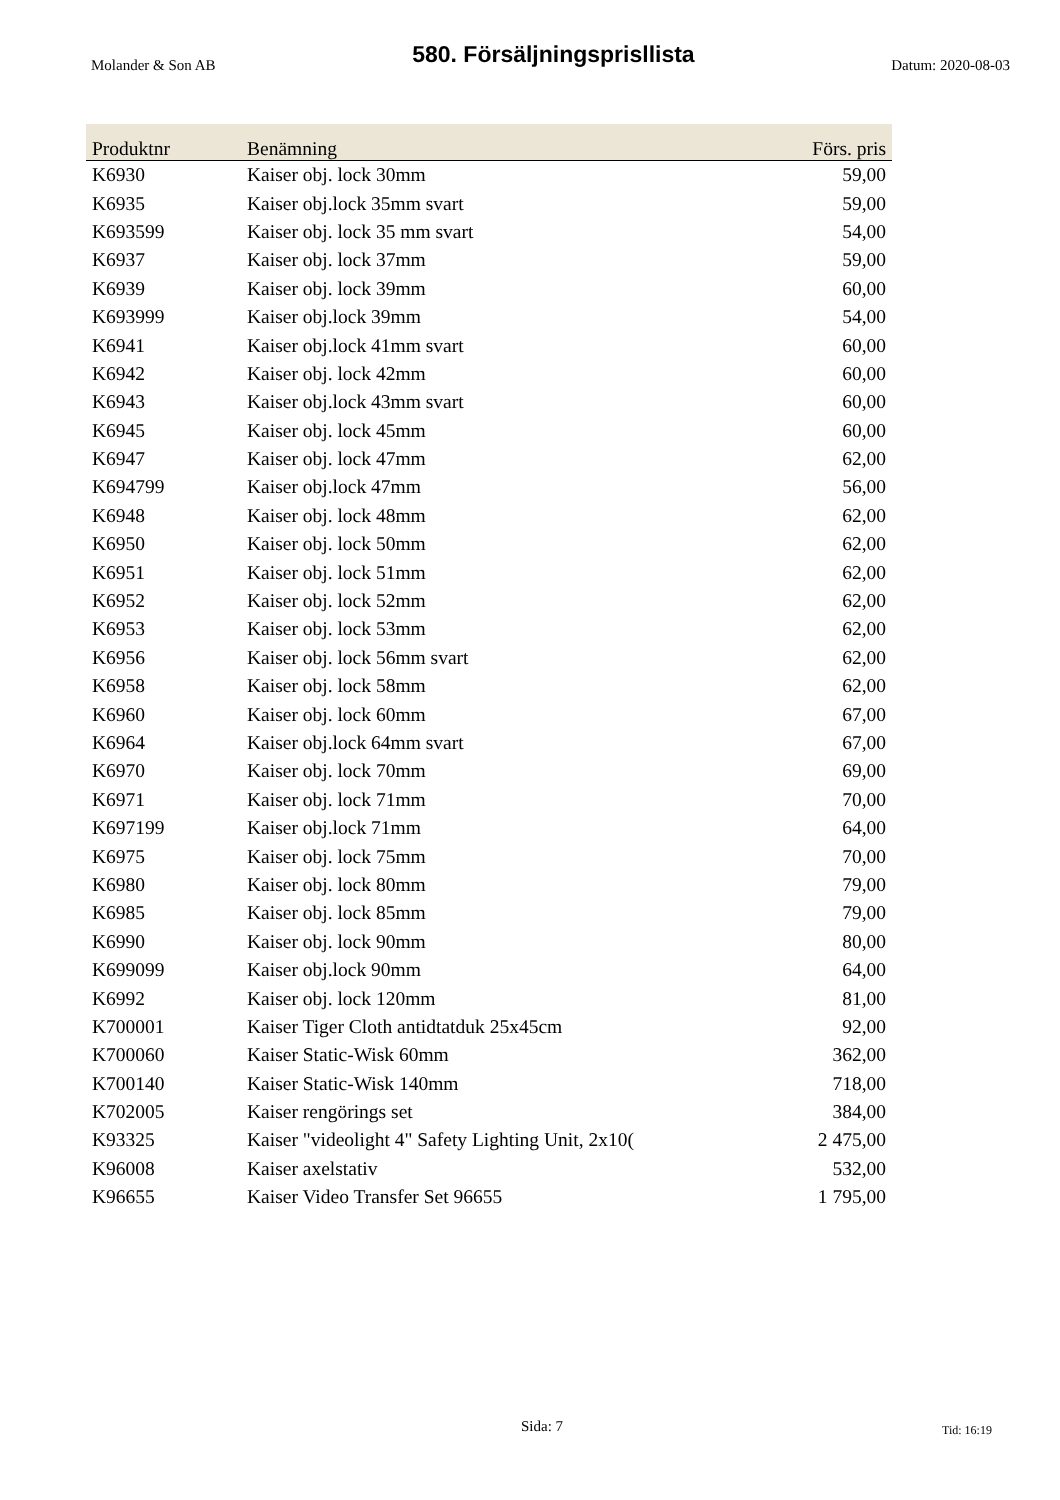Molander & Son AB 580. Försäljningsprisllista Datum: 2020-08-03
| Produktnr | Benämning | Förs. pris |
| --- | --- | --- |
| K6930 | Kaiser obj. lock 30mm | 59,00 |
| K6935 | Kaiser obj.lock 35mm svart | 59,00 |
| K693599 | Kaiser obj. lock 35 mm svart | 54,00 |
| K6937 | Kaiser obj. lock 37mm | 59,00 |
| K6939 | Kaiser obj. lock 39mm | 60,00 |
| K693999 | Kaiser obj.lock 39mm | 54,00 |
| K6941 | Kaiser obj.lock 41mm svart | 60,00 |
| K6942 | Kaiser obj. lock 42mm | 60,00 |
| K6943 | Kaiser obj.lock 43mm svart | 60,00 |
| K6945 | Kaiser obj. lock 45mm | 60,00 |
| K6947 | Kaiser obj. lock 47mm | 62,00 |
| K694799 | Kaiser obj.lock 47mm | 56,00 |
| K6948 | Kaiser obj. lock 48mm | 62,00 |
| K6950 | Kaiser obj. lock 50mm | 62,00 |
| K6951 | Kaiser obj. lock 51mm | 62,00 |
| K6952 | Kaiser obj. lock 52mm | 62,00 |
| K6953 | Kaiser obj. lock 53mm | 62,00 |
| K6956 | Kaiser obj. lock 56mm svart | 62,00 |
| K6958 | Kaiser obj. lock 58mm | 62,00 |
| K6960 | Kaiser obj. lock 60mm | 67,00 |
| K6964 | Kaiser obj.lock 64mm svart | 67,00 |
| K6970 | Kaiser obj. lock 70mm | 69,00 |
| K6971 | Kaiser obj. lock 71mm | 70,00 |
| K697199 | Kaiser obj.lock 71mm | 64,00 |
| K6975 | Kaiser obj. lock 75mm | 70,00 |
| K6980 | Kaiser obj. lock 80mm | 79,00 |
| K6985 | Kaiser obj. lock 85mm | 79,00 |
| K6990 | Kaiser obj. lock 90mm | 80,00 |
| K699099 | Kaiser obj.lock 90mm | 64,00 |
| K6992 | Kaiser obj. lock 120mm | 81,00 |
| K700001 | Kaiser Tiger Cloth antidtatduk 25x45cm | 92,00 |
| K700060 | Kaiser Static-Wisk 60mm | 362,00 |
| K700140 | Kaiser Static-Wisk 140mm | 718,00 |
| K702005 | Kaiser rengörings set | 384,00 |
| K93325 | Kaiser "videolight 4" Safety Lighting Unit, 2x10( | 2 475,00 |
| K96008 | Kaiser axelstativ | 532,00 |
| K96655 | Kaiser Video Transfer Set 96655 | 1 795,00 |
Sida: 7 Tid: 16:19